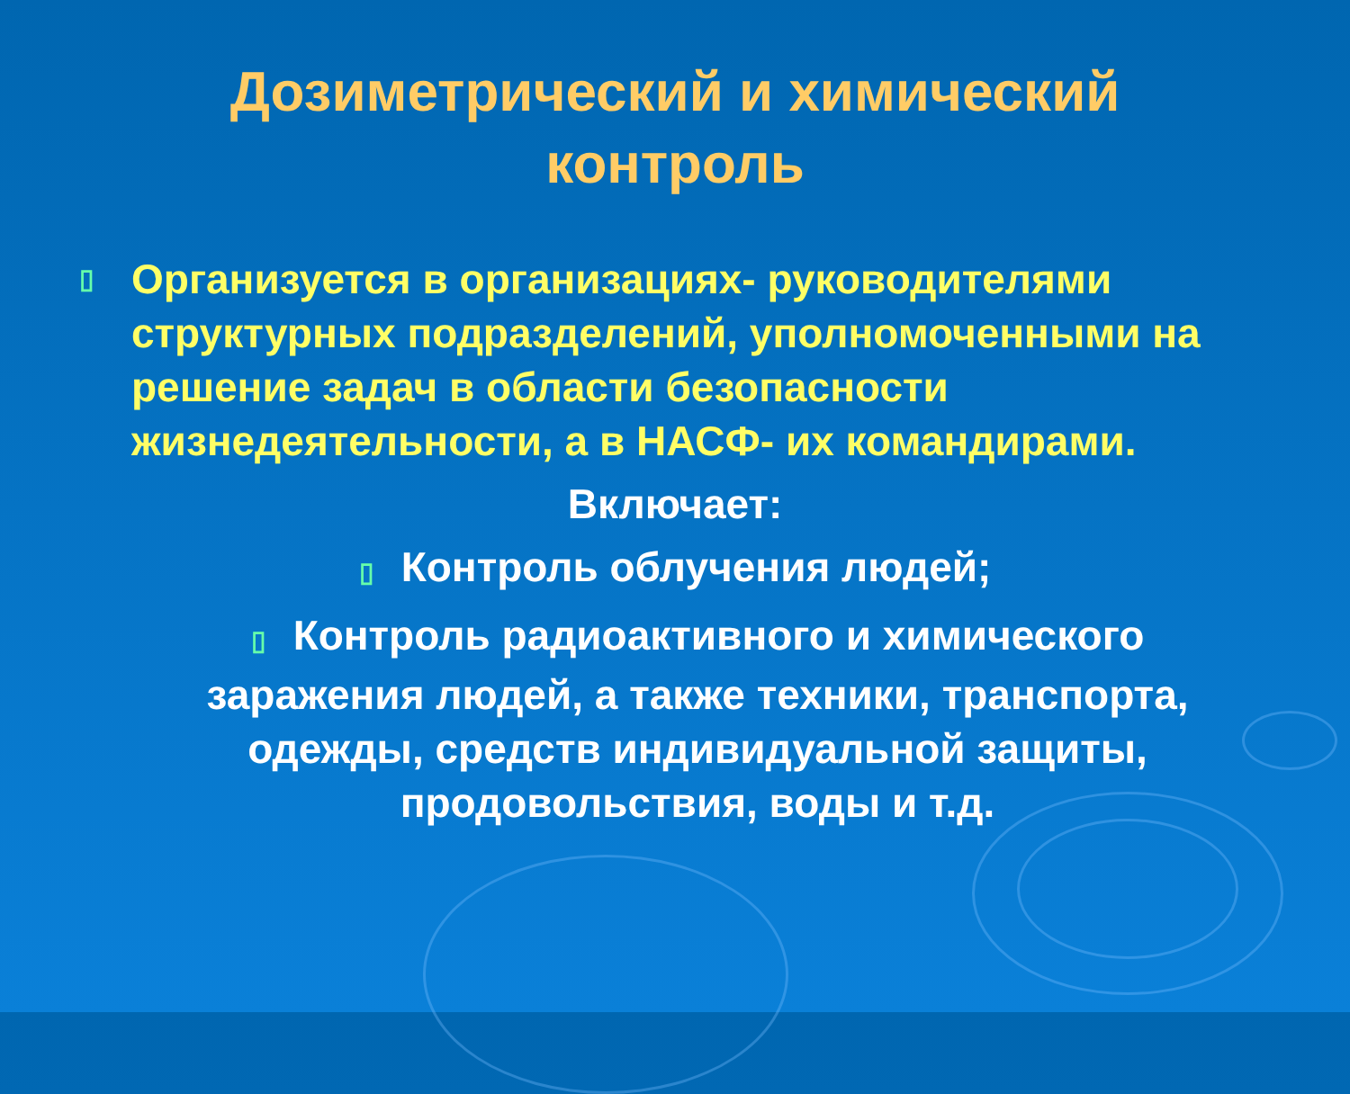Дозиметрический и химический
контроль
▯ Организуется в организациях- руководителями структурных подразделений, уполномоченными на решение задач в области безопасности жизнедеятельности, а в НАСФ- их командирами.
Включает:
▯ Контроль облучения людей;
▯ Контроль радиоактивного и химического заражения людей, а также техники, транспорта, одежды, средств индивидуальной защиты, продовольствия, воды и т.д.